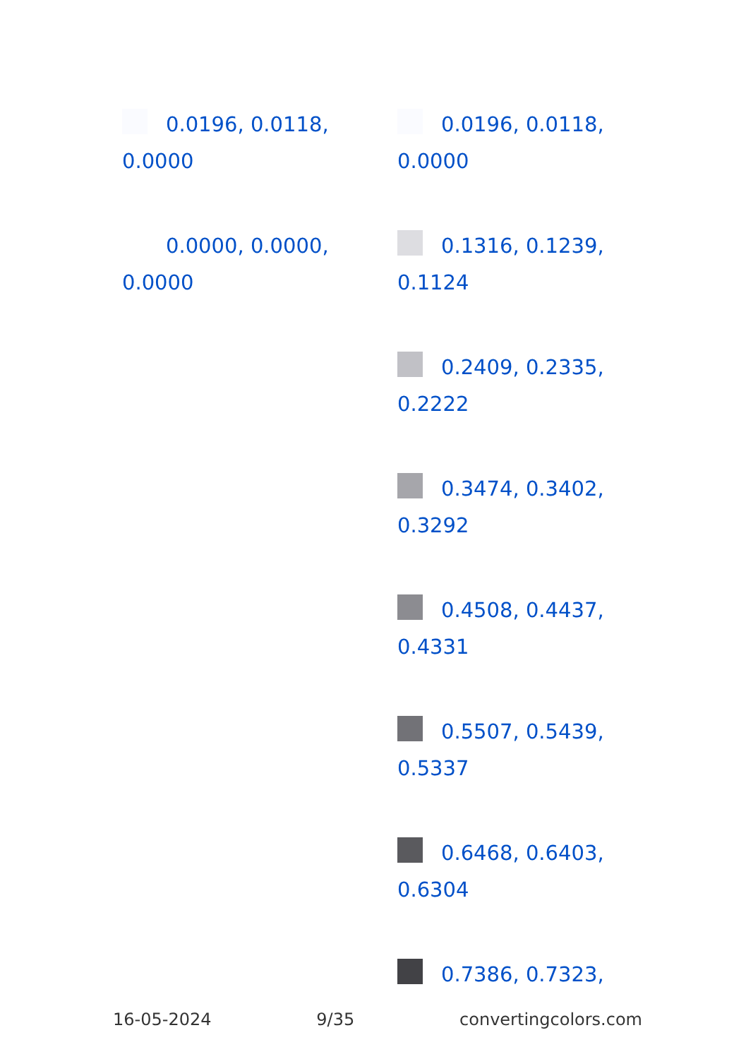0.0196, 0.0118, 0.0000
0.0000, 0.0000, 0.0000
0.0196, 0.0118, 0.0000
0.1316, 0.1239, 0.1124
0.2409, 0.2335, 0.2222
0.3474, 0.3402, 0.3292
0.4508, 0.4437, 0.4331
0.5507, 0.5439, 0.5337
0.6468, 0.6403, 0.6304
0.7386, 0.7323,
16-05-2024 9/35 convertingcolors.com